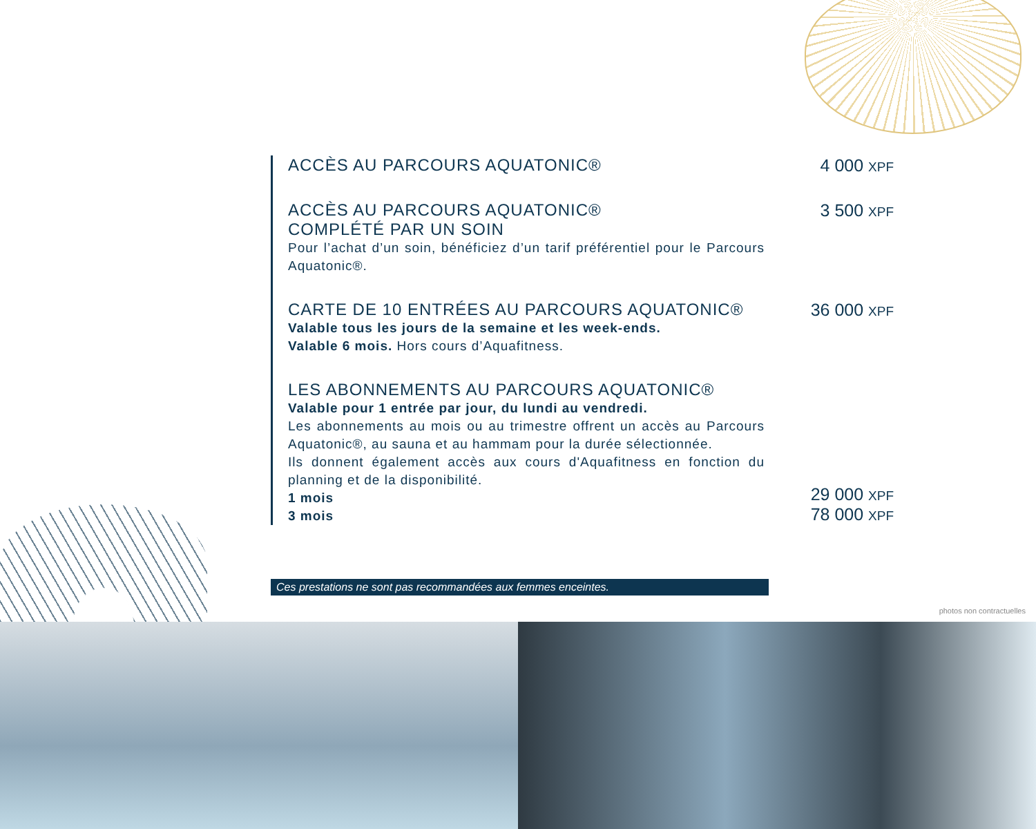ACCÈS AU PARCOURS AQUATONIC® 4 000 XPF
ACCÈS AU PARCOURS AQUATONIC®
COMPLÉTÉ PAR UN SOIN
Pour l’achat d’un soin, bénéficiez d’un tarif préférentiel pour le Parcours Aquatonic®.
3 500 XPF
CARTE DE 10 ENTRÉES AU PARCOURS AQUATONIC®
Valable tous les jours de la semaine et les week-ends.
Valable 6 mois. Hors cours d’Aquafitness.
36 000 XPF
LES ABONNEMENTS AU PARCOURS AQUATONIC®
Valable pour 1 entrée par jour, du lundi au vendredi.
Les abonnements au mois ou au trimestre offrent un accès au Parcours Aquatonic®, au sauna et au hammam pour la durée sélectionnée.
Ils donnent également accès aux cours d'Aquafitness en fonction du planning et de la disponibilité.
1 mois
3 mois
29 000 XPF
78 000 XPF
Ces prestations ne sont pas recommandées aux femmes enceintes.
photos non contractuelles